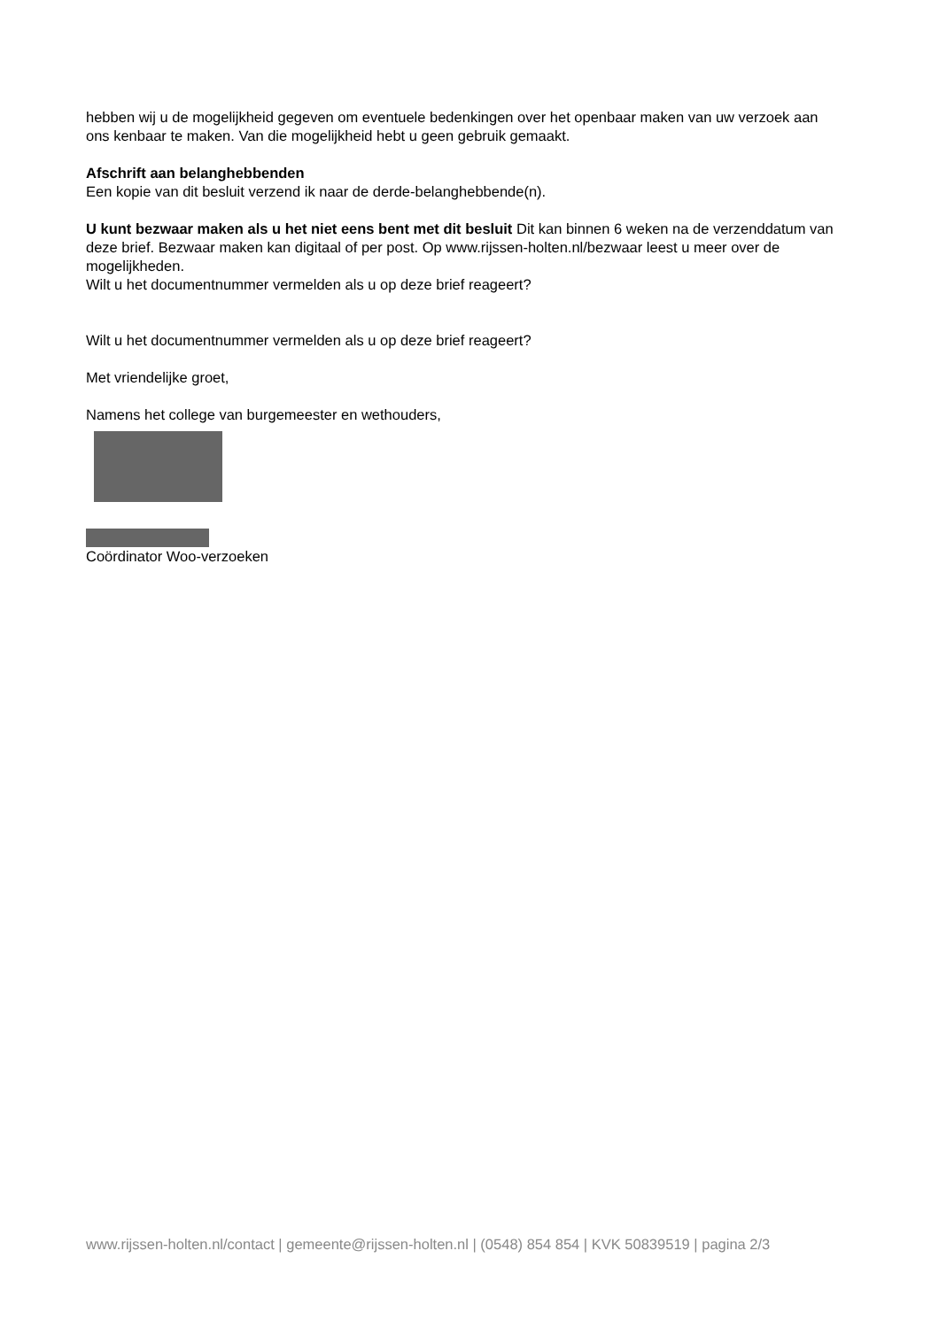hebben wij u de mogelijkheid gegeven om eventuele bedenkingen over het openbaar maken van uw verzoek aan ons kenbaar te maken. Van die mogelijkheid hebt u geen gebruik gemaakt.
Afschrift aan belanghebbenden
Een kopie van dit besluit verzend ik naar de derde-belanghebbende(n).
U kunt bezwaar maken als u het niet eens bent met dit besluit Dit kan binnen 6 weken na de verzenddatum van deze brief. Bezwaar maken kan digitaal of per post. Op www.rijssen-holten.nl/bezwaar leest u meer over de mogelijkheden.
Wilt u het documentnummer vermelden als u op deze brief reageert?
Wilt u het documentnummer vermelden als u op deze brief reageert?
Met vriendelijke groet,
Namens het college van burgemeester en wethouders,
Coördinator Woo-verzoeken
www.rijssen-holten.nl/contact | gemeente@rijssen-holten.nl | (0548) 854 854 | KVK 50839519 | pagina 2/3